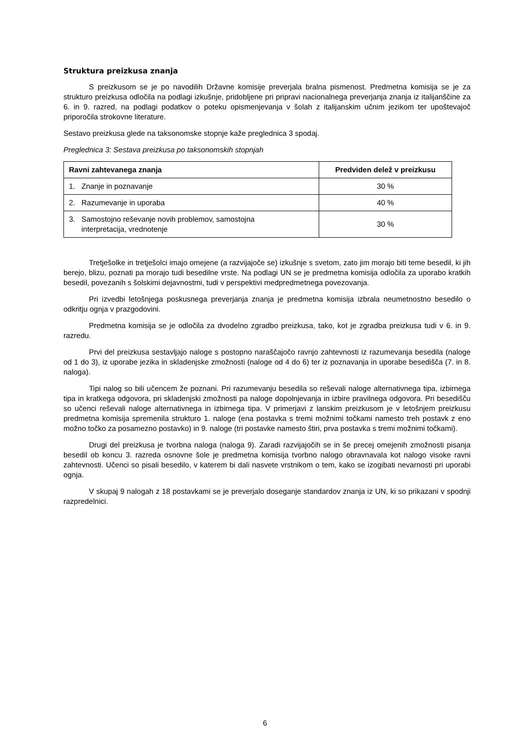Struktura preizkusa znanja
S preizkusom se je po navodilih Državne komisije preverjala bralna pismenost. Predmetna komisija se je za strukturo preizkusa odločila na podlagi izkušnje, pridobljene pri pripravi nacionalnega preverjanja znanja iz italijanščine za 6. in 9. razred, na podlagi podatkov o poteku opismenjevanja v šolah z italijanskim učnim jezikom ter upoštevajoč priporočila strokovne literature.
Sestavo preizkusa glede na taksonomske stopnje kaže preglednica 3 spodaj.
Preglednica 3: Sestava preizkusa po taksonomskih stopnjah
| Ravni zahtevanega znanja | Predviden delež v preizkusu |
| --- | --- |
| 1. Znanje in poznavanje | 30 % |
| 2. Razumevanje in uporaba | 40 % |
| 3. Samostojno reševanje novih problemov, samostojna interpretacija, vrednotenje | 30 % |
Tretješolke in tretješolci imajo omejene (a razvijajoče se) izkušnje s svetom, zato jim morajo biti teme besedil, ki jih berejo, blizu, poznati pa morajo tudi besedilne vrste. Na podlagi UN se je predmetna komisija odločila za uporabo kratkih besedil, povezanih s šolskimi dejavnostmi, tudi v perspektivi medpredmetnega povezovanja.
Pri izvedbi letošnjega poskusnega preverjanja znanja je predmetna komisija izbrala neumetnostno besedilo o odkritju ognja v prazgodovini.
Predmetna komisija se je odločila za dvodelno zgradbo preizkusa, tako, kot je zgradba preizkusa tudi v 6. in 9. razredu.
Prvi del preizkusa sestavljajo naloge s postopno naraščajočo ravnjo zahtevnosti iz razumevanja besedila (naloge od 1 do 3), iz uporabe jezika in skladenjske zmožnosti (naloge od 4 do 6) ter iz poznavanja in uporabe besedišča (7. in 8. naloga).
Tipi nalog so bili učencem že poznani. Pri razumevanju besedila so reševali naloge alternativnega tipa, izbirnega tipa in kratkega odgovora, pri skladenjski zmožnosti pa naloge dopolnjevanja in izbire pravilnega odgovora. Pri besedišču so učenci reševali naloge alternativnega in izbirnega tipa. V primerjavi z lanskim preizkusom je v letošnjem preizkusu predmetna komisija spremenila strukturo 1. naloge (ena postavka s tremi možnimi točkami namesto treh postavk z eno možno točko za posamezno postavko) in 9. naloge (tri postavke namesto štiri, prva postavka s tremi možnimi točkami).
Drugi del preizkusa je tvorbna naloga (naloga 9). Zaradi razvijajočih se in še precej omejenih zmožnosti pisanja besedil ob koncu 3. razreda osnovne šole je predmetna komisija tvorbno nalogo obravnavala kot nalogo visoke ravni zahtevnosti. Učenci so pisali besedilo, v katerem bi dali nasvete vrstnikom o tem, kako se izogibati nevarnosti pri uporabi ognja.
V skupaj 9 nalogah z 18 postavkami se je preverjalo doseganje standardov znanja iz UN, ki so prikazani v spodnji razpredelnici.
6